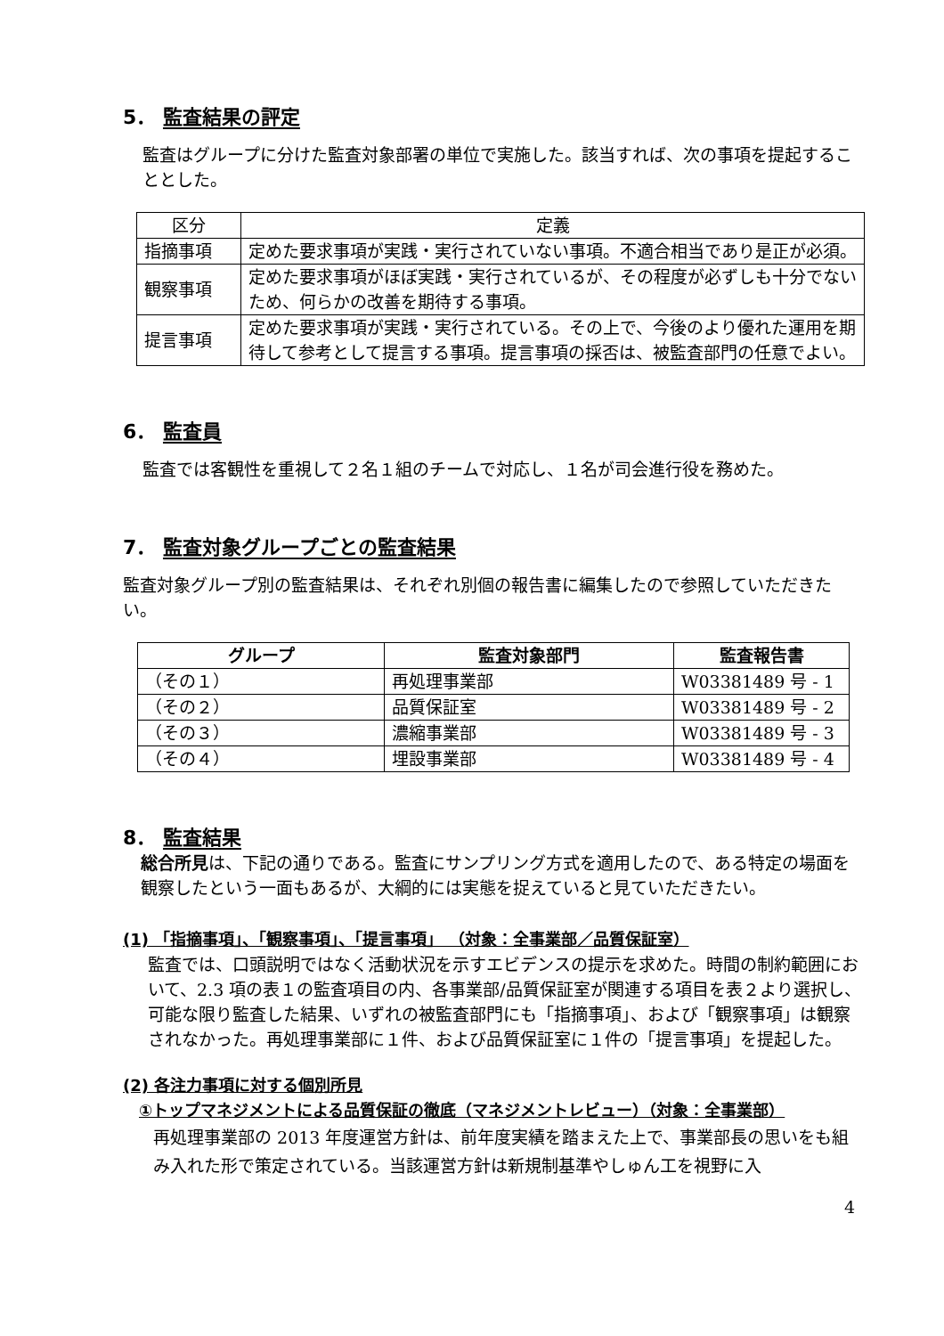5． 監査結果の評定
監査はグループに分けた監査対象部署の単位で実施した。該当すれば、次の事項を提起することとした。
| 区分 | 定義 |
| --- | --- |
| 指摘事項 | 定めた要求事項が実践・実行されていない事項。不適合相当であり是正が必須。 |
| 観察事項 | 定めた要求事項がほぼ実践・実行されているが、その程度が必ずしも十分でないため、何らかの改善を期待する事項。 |
| 提言事項 | 定めた要求事項が実践・実行されている。その上で、今後のより優れた運用を期待して参考として提言する事項。提言事項の採否は、被監査部門の任意でよい。 |
6． 監査員
監査では客観性を重視して２名１組のチームで対応し、１名が司会進行役を務めた。
7． 監査対象グループごとの監査結果
監査対象グループ別の監査結果は、それぞれ別個の報告書に編集したので参照していただきたい。
| グループ | 監査対象部門 | 監査報告書 |
| --- | --- | --- |
| （その１） | 再処理事業部 | W03381489 号 - 1 |
| （その２） | 品質保証室 | W03381489 号 - 2 |
| （その３） | 濃縮事業部 | W03381489 号 - 3 |
| （その４） | 埋設事業部 | W03381489 号 - 4 |
8． 監査結果
総合所見は、下記の通りである。監査にサンプリング方式を適用したので、ある特定の場面を観察したという一面もあるが、大綱的には実態を捉えていると見ていただきたい。
(1) 「指摘事項」、「観察事項」、「提言事項」 （対象：全事業部／品質保証室）
監査では、口頭説明ではなく活動状況を示すエビデンスの提示を求めた。時間の制約範囲において、2.3 項の表１の監査項目の内、各事業部/品質保証室が関連する項目を表２より選択し、可能な限り監査した結果、いずれの被監査部門にも「指摘事項」、および「観察事項」は観察されなかった。再処理事業部に１件、および品質保証室に１件の「提言事項」を提起した。
(2) 各注力事項に対する個別所見
①トップマネジメントによる品質保証の徹底（マネジメントレビュー）（対象：全事業部）
再処理事業部の 2013 年度運営方針は、前年度実績を踏まえた上で、事業部長の思いをも組み入れた形で策定されている。当該運営方針は新規制基準やしゅん工を視野に入
4